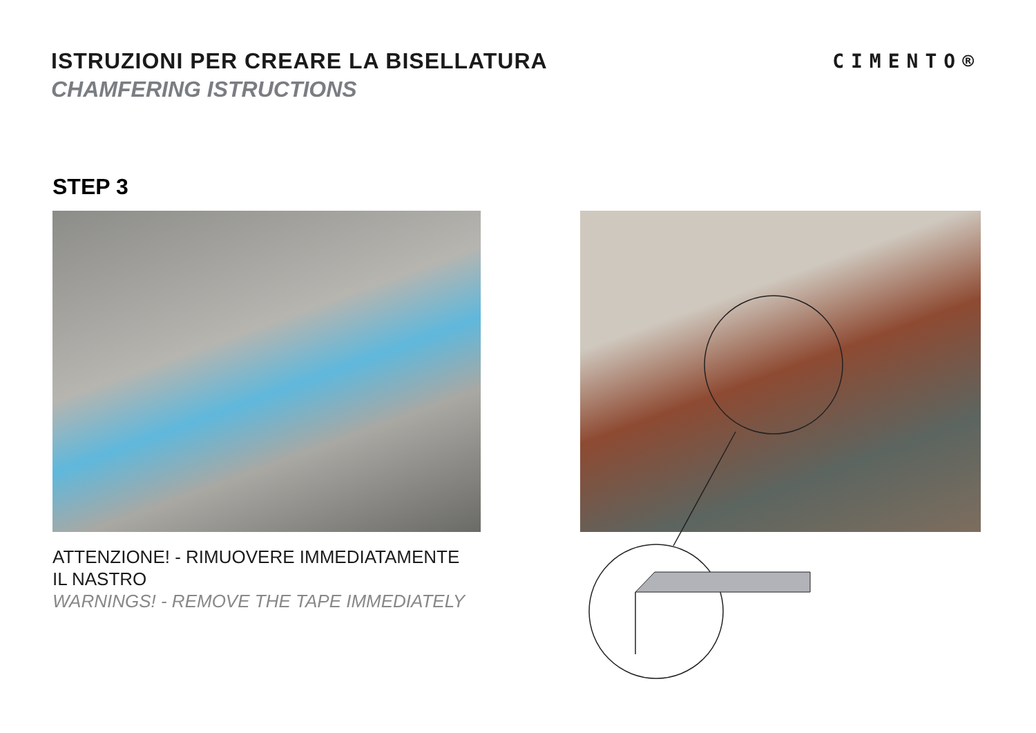ISTRUZIONI PER CREARE LA BISELLATURA
CHAMFERING ISTRUCTIONS
CIMENTO®
STEP 3
ATTENZIONE! - RIMUOVERE IMMEDIATAMENTE
IL NASTRO
WARNINGS! - REMOVE THE TAPE IMMEDIATELY